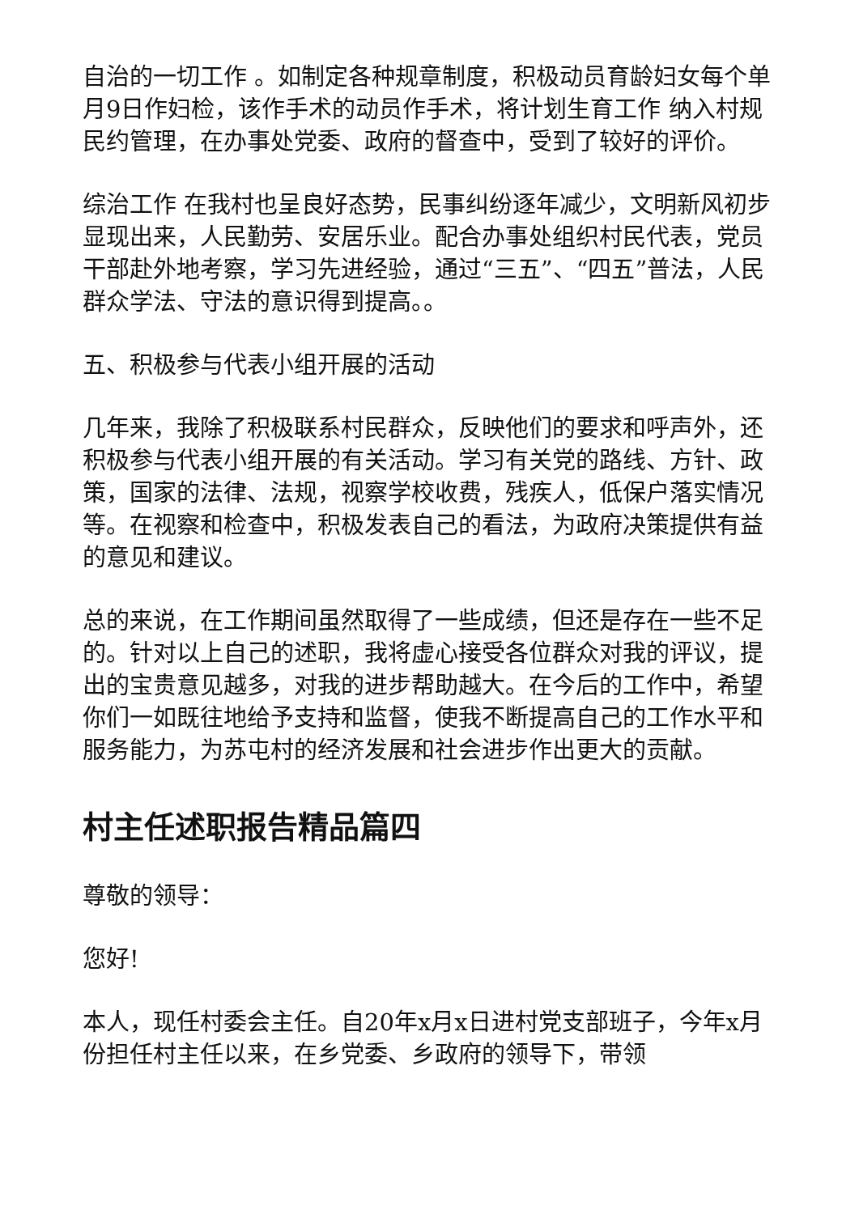自治的一切工作 。如制定各种规章制度，积极动员育龄妇女每个单月9日作妇检，该作手术的动员作手术，将计划生育工作 纳入村规民约管理，在办事处党委、政府的督查中，受到了较好的评价。
综治工作 在我村也呈良好态势，民事纠纷逐年减少，文明新风初步显现出来，人民勤劳、安居乐业。配合办事处组织村民代表，党员干部赴外地考察，学习先进经验，通过“三五”、“四五”普法，人民群众学法、守法的意识得到提高。。
五、积极参与代表小组开展的活动
几年来，我除了积极联系村民群众，反映他们的要求和呼声外，还积极参与代表小组开展的有关活动。学习有关党的路线、方针、政策，国家的法律、法规，视察学校收费，残疾人，低保户落实情况等。在视察和检查中，积极发表自己的看法，为政府决策提供有益的意见和建议。
总的来说，在工作期间虽然取得了一些成绩，但还是存在一些不足的。针对以上自己的述职，我将虚心接受各位群众对我的评议，提出的宝贵意见越多，对我的进步帮助越大。在今后的工作中，希望你们一如既往地给予支持和监督，使我不断提高自己的工作水平和服务能力，为苏屯村的经济发展和社会进步作出更大的贡献。
村主任述职报告精品篇四
尊敬的领导：
您好!
本人，现任村委会主任。自20年x月x日进村党支部班子，今年x月份担任村主任以来，在乡党委、乡政府的领导下，带领